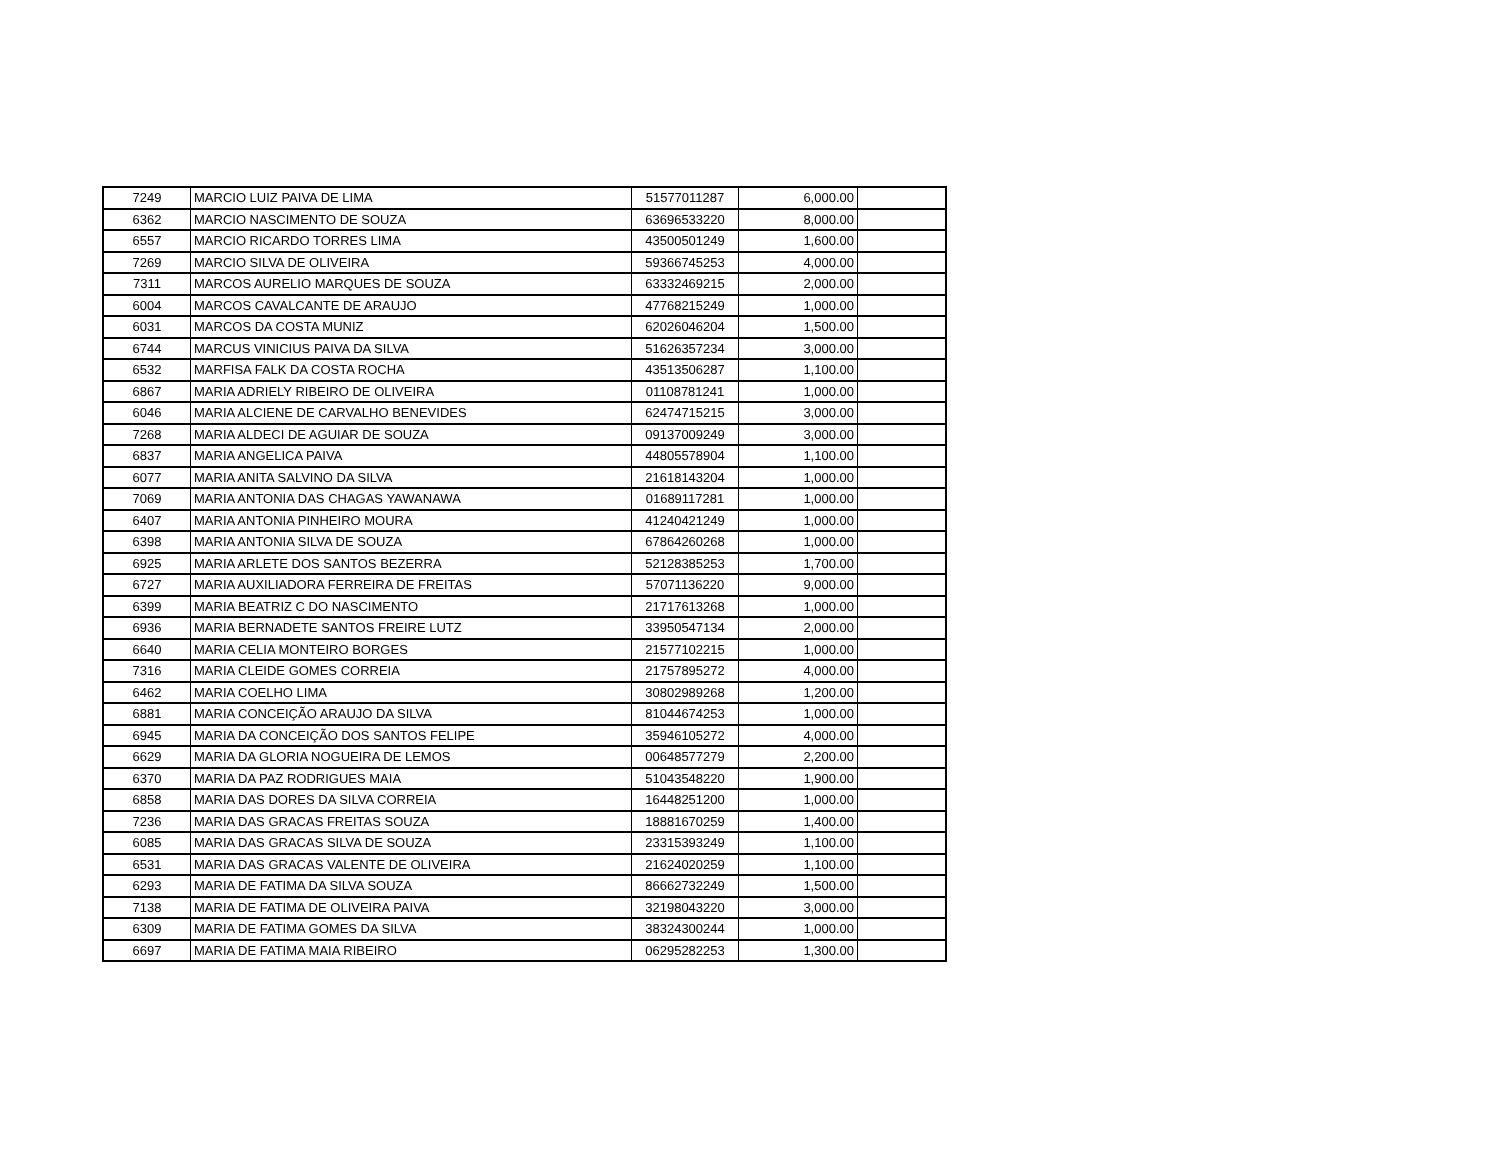| 7249 | MARCIO LUIZ PAIVA DE LIMA | 51577011287 | 6,000.00 | |
| 6362 | MARCIO NASCIMENTO DE SOUZA | 63696533220 | 8,000.00 | |
| 6557 | MARCIO RICARDO TORRES LIMA | 43500501249 | 1,600.00 | |
| 7269 | MARCIO SILVA DE OLIVEIRA | 59366745253 | 4,000.00 | |
| 7311 | MARCOS AURELIO MARQUES DE SOUZA | 63332469215 | 2,000.00 | |
| 6004 | MARCOS CAVALCANTE DE ARAUJO | 47768215249 | 1,000.00 | |
| 6031 | MARCOS DA COSTA MUNIZ | 62026046204 | 1,500.00 | |
| 6744 | MARCUS VINICIUS PAIVA DA SILVA | 51626357234 | 3,000.00 | |
| 6532 | MARFISA FALK DA COSTA ROCHA | 43513506287 | 1,100.00 | |
| 6867 | MARIA ADRIELY RIBEIRO DE OLIVEIRA | 01108781241 | 1,000.00 | |
| 6046 | MARIA ALCIENE DE CARVALHO BENEVIDES | 62474715215 | 3,000.00 | |
| 7268 | MARIA ALDECI DE AGUIAR DE SOUZA | 09137009249 | 3,000.00 | |
| 6837 | MARIA ANGELICA PAIVA | 44805578904 | 1,100.00 | |
| 6077 | MARIA ANITA SALVINO DA SILVA | 21618143204 | 1,000.00 | |
| 7069 | MARIA ANTONIA DAS CHAGAS YAWANAWA | 01689117281 | 1,000.00 | |
| 6407 | MARIA ANTONIA PINHEIRO MOURA | 41240421249 | 1,000.00 | |
| 6398 | MARIA ANTONIA SILVA DE SOUZA | 67864260268 | 1,000.00 | |
| 6925 | MARIA ARLETE DOS SANTOS BEZERRA | 52128385253 | 1,700.00 | |
| 6727 | MARIA AUXILIADORA FERREIRA DE FREITAS | 57071136220 | 9,000.00 | |
| 6399 | MARIA BEATRIZ C DO NASCIMENTO | 21717613268 | 1,000.00 | |
| 6936 | MARIA BERNADETE SANTOS FREIRE LUTZ | 33950547134 | 2,000.00 | |
| 6640 | MARIA CELIA MONTEIRO BORGES | 21577102215 | 1,000.00 | |
| 7316 | MARIA CLEIDE GOMES CORREIA | 21757895272 | 4,000.00 | |
| 6462 | MARIA COELHO LIMA | 30802989268 | 1,200.00 | |
| 6881 | MARIA CONCEIÇÃO ARAUJO DA SILVA | 81044674253 | 1,000.00 | |
| 6945 | MARIA DA CONCEIÇÃO DOS SANTOS FELIPE | 35946105272 | 4,000.00 | |
| 6629 | MARIA DA GLORIA NOGUEIRA DE LEMOS | 00648577279 | 2,200.00 | |
| 6370 | MARIA DA PAZ RODRIGUES MAIA | 51043548220 | 1,900.00 | |
| 6858 | MARIA DAS DORES DA SILVA CORREIA | 16448251200 | 1,000.00 | |
| 7236 | MARIA DAS GRACAS FREITAS SOUZA | 18881670259 | 1,400.00 | |
| 6085 | MARIA DAS GRACAS SILVA DE SOUZA | 23315393249 | 1,100.00 | |
| 6531 | MARIA DAS GRACAS VALENTE DE OLIVEIRA | 21624020259 | 1,100.00 | |
| 6293 | MARIA DE FATIMA DA SILVA SOUZA | 86662732249 | 1,500.00 | |
| 7138 | MARIA DE FATIMA DE OLIVEIRA PAIVA | 32198043220 | 3,000.00 | |
| 6309 | MARIA DE FATIMA GOMES DA SILVA | 38324300244 | 1,000.00 | |
| 6697 | MARIA DE FATIMA MAIA RIBEIRO | 06295282253 | 1,300.00 | |